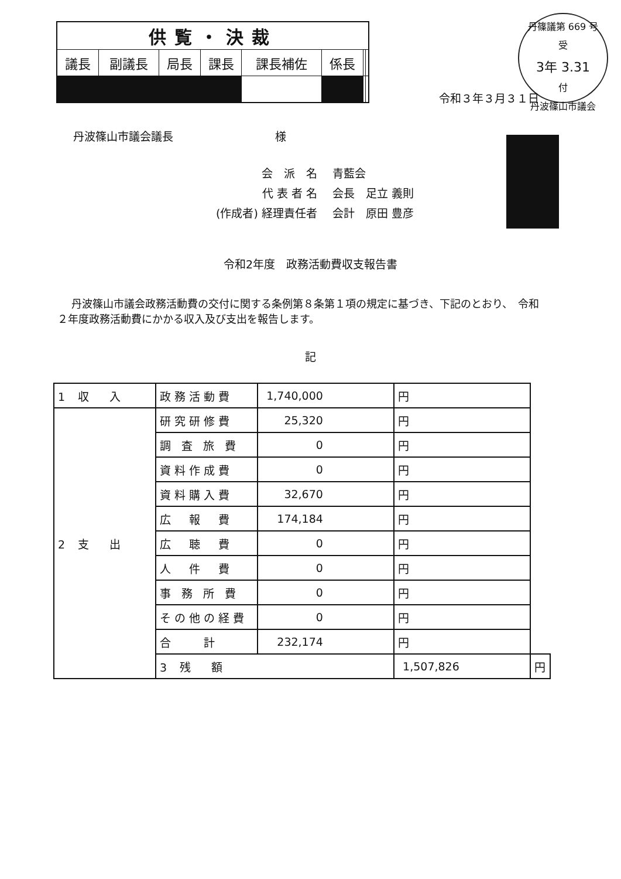| 供覧・決裁 | | | | | | | |
| --- | --- | --- | --- | --- | --- | --- | --- |
| 議長 | 副議長 | 局長 | 課長 | 課長補佐 | 係長 | | |
丹篠議第 669 号
受
3年 3.31
付
丹波篠山市議会
令和３年３月３１日
丹波篠山市議会議長 様
| 会 派 名 | 青藍会 |
| 代 表 者 名 | 会長 足立 義則 |
| (作成者) 経理責任者 | 会計 原田 豊彦 |
令和2年度　政務活動費収支報告書
丹波篠山市議会政務活動費の交付に関する条例第８条第１項の規定に基づき、下記のとおり、　令和２年度政務活動費にかかる収入及び支出を報告します。
記
| 1 収 入 | 政務活動費 | 1,740,000 | 円 | |
| 2 支 出 | 研究研修費 | 25,320 | 円 | |
| | 調 査 旅 費 | 0 | 円 | |
| | 資料作成費 | 0 | 円 | |
| | 資料購入費 | 32,670 | 円 | |
| | 広 報 費 | 174,184 | 円 | |
| | 広 聴 費 | 0 | 円 | |
| | 人 件 費 | 0 | 円 | |
| | 事 務 所 費 | 0 | 円 | |
| | その他の経費 | 0 | 円 | |
| | 合 計 | 232,174 | 円 | |
| | 3 残 額 | | 1,507,826 | 円 |